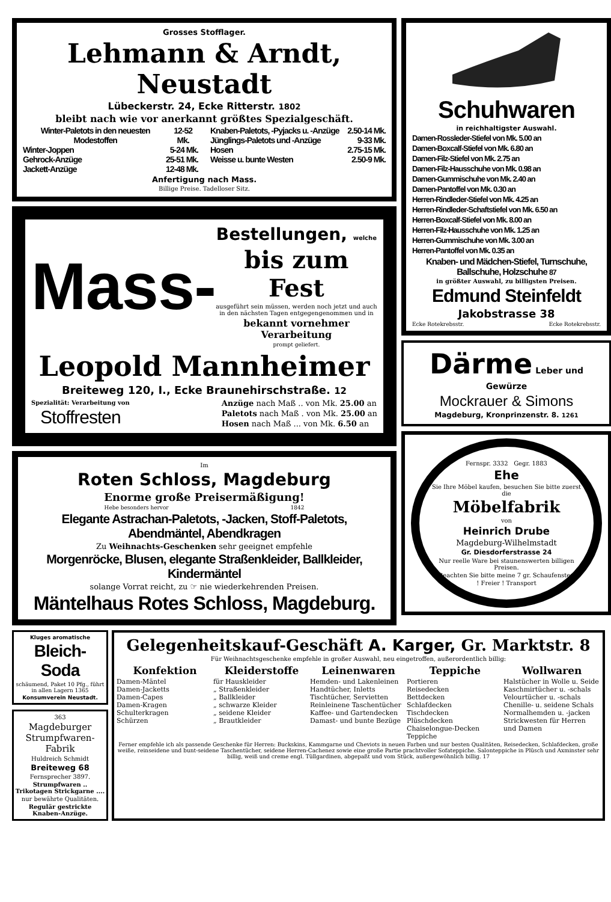Grosses Stofflager.
Lehmann & Arndt, Neustadt
Lübeckerstr. 24, Ecke Ritterstr. 1802
bleibt nach wie vor anerkannt größtes Spezialgeschäft.
Winter-Paletots in den neuesten Modestoffen 12-52 Mk.
Winter-Joppen 5-24 Mk.
Gehrock-Anzüge 25-51 Mk.
Jackett-Anzüge 12-48 Mk.
Knaben-Paletots, -Pyjacks u. -Anzüge 2.50-14 Mk.
Jünglings-Paletots und -Anzüge 9-33 Mk.
Hosen 2.75-15 Mk.
Weisse u. bunte Westen 2.50-9 Mk.
Anfertigung nach Mass.
Billige Preise. Tadelloser Sitz.
Mass-
Bestellungen, welche
bis zum Fest
ausgeführt sein müssen, werden noch jetzt und auch in den nächsten Tagen entgegengenommen und in
bekannt vornehmer Verarbeitung
prompt geliefert.
Leopold Mannheimer
Breiteweg 120, I., Ecke Braunehirschstraße. 12
Spezialität: Verarbeitung von
Stoffresten
Anzüge nach Maß .. von Mk. 25.00 an
Paletots nach Maß . von Mk. 25.00 an
Hosen nach Maß ... von Mk. 6.50 an
Im
Roten Schloss, Magdeburg
Enorme große Preisermäßigung!
Hebe besonders hervor 1842
Elegante Astrachan-Paletots, -Jacken, Stoff-Paletots, Abendmäntel, Abendkragen
Zu Weihnachts-Geschenken sehr geeignet empfehle
Morgenröcke, Blusen, elegante Straßenkleider, Ballkleider, Kindermäntel
solange Vorrat reicht, zu ☞ nie wiederkehrenden Preisen.
Mäntelhaus Rotes Schloss, Magdeburg.
Schuhwaren
in reichhaltigster Auswahl.
Damen-Rossleder-Stiefel von Mk. 5.00 an
Damen-Boxcalf-Stiefel von Mk. 6.80 an
Damen-Filz-Stiefel von Mk. 2.75 an
Damen-Filz-Hausschuhe von Mk. 0.98 an
Damen-Gummischuhe von Mk. 2.40 an
Damen-Pantoffel von Mk. 0.30 an
Herren-Rindleder-Stiefel von Mk. 4.25 an
Herren-Rindleder-Schaftstiefel von Mk. 6.50 an
Herren-Boxcalf-Stiefel von Mk. 8.00 an
Herren-Filz-Hausschuhe von Mk. 1.25 an
Herren-Gummischuhe von Mk. 3.00 an
Herren-Pantoffel von Mk. 0.35 an
Knaben- und Mädchen-Stiefel, Turnschuhe, Ballschuhe, Holzschuhe 87
in größter Auswahl, zu billigsten Preisen.
Edmund Steinfeldt
Jakobstrasse 38
Ecke Rotekrebsstr. Ecke Rotekrebsstr.
Därme Leber und Gewürze
Mockrauer & Simons
Magdeburg, Kronprinzenstr. 8. 1261
Fernspr. 3332 Gegr. 1883
Ehe
Sie Ihre Möbel kaufen, besuchen Sie bitte zuerst die
Möbelfabrik
von
Heinrich Drube
Magdeburg-Wilhelmstadt
Gr. Diesdorferstrasse 24
Nur reelle Ware bei staunenswerten billigen Preisen.
Beachten Sie bitte meine 7 gr. Schaufenster.
! Freier ! Transport
Kluges aromatische
Bleich-Soda
schäumend, Paket 10 Pfg., führt in allen Lagern 1365
Konsumverein Neustadt.
363
Magdeburger Strumpfwaren-Fabrik
Huldreich Schmidt
Breiteweg 68
Fernsprecher 3897.
Strumpfwaren .. Trikotagen Strickgarne ....
nur bewährte Qualitäten.
Regulär gestrickte Knaben-Anzüge.
Gelegenheitskauf-Geschäft A. Karger, Gr. Marktstr. 8
Für Weihnachtsgeschenke empfehle in großer Auswahl, neu eingetroffen, außerordentlich billig:
Konfektion
Damen-Mäntel
Damen-Jacketts
Damen-Capes
Damen-Kragen
Schulterkragen
Schürzen
Kleiderstoffe
für Hauskleider
„ Straßenkleider
„ Ballkleider
„ schwarze Kleider
„ seidene Kleider
„ Brautkleider
Leinenwaren
Hemden- und Lakenleinen
Handtücher, Inletts
Tischtücher, Servietten
Reinleinene Taschentücher
Kaffee- und Gartendecken
Damast- und bunte Bezüge
Teppiche
Portieren
Reisedecken
Bettdecken
Schlafdecken
Tischdecken
Plüschdecken
Chaiselongue-Decken
Teppiche
Wollwaren
Halstücher in Wolle u. Seide
Kaschmirtücher u. -schals
Velourtücher u. -schals
Chenille- u. seidene Schals
Normalhemden u. -jacken
Strickwesten für Herren und Damen
Ferner empfehle ich als passende Geschenke für Herren: Buckskins, Kammgarne und Cheviots in neuen Farben und nur besten Qualitäten, Reisedecken, Schlafdecken, große weiße, reinseidene und bunt-seidene Taschentücher, seidene Herren-Cachenez sowie eine große Partie prachtvoller Sofateppiche. Salonteppiche in Plüsch und Axminster sehr billig, weiß und creme engl. Tüllgardinen, abgepaßt und vom Stück, außergewöhnlich billig. 17